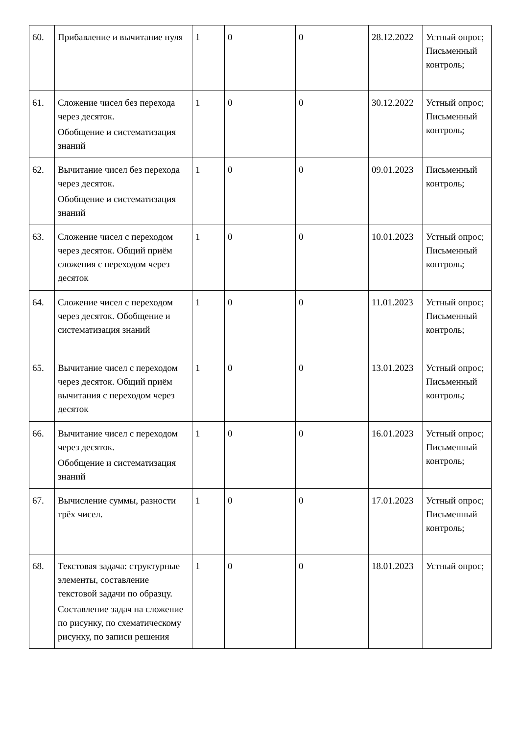| 60. | Прибавление и вычитание нуля | 1 | 0 | 0 | 28.12.2022 | Устный опрос; Письменный контроль; |
| 61. | Сложение чисел без перехода через десяток. Обобщение и систематизация знаний | 1 | 0 | 0 | 30.12.2022 | Устный опрос; Письменный контроль; |
| 62. | Вычитание чисел без перехода через десяток. Обобщение и систематизация знаний | 1 | 0 | 0 | 09.01.2023 | Письменный контроль; |
| 63. | Сложение чисел с переходом через десяток. Общий приём сложения с переходом через десяток | 1 | 0 | 0 | 10.01.2023 | Устный опрос; Письменный контроль; |
| 64. | Сложение чисел с переходом через десяток. Обобщение и систематизация знаний | 1 | 0 | 0 | 11.01.2023 | Устный опрос; Письменный контроль; |
| 65. | Вычитание чисел с переходом через десяток. Общий приём вычитания с переходом через десяток | 1 | 0 | 0 | 13.01.2023 | Устный опрос; Письменный контроль; |
| 66. | Вычитание чисел с переходом через десяток. Обобщение и систематизация знаний | 1 | 0 | 0 | 16.01.2023 | Устный опрос; Письменный контроль; |
| 67. | Вычисление суммы, разности трёх чисел. | 1 | 0 | 0 | 17.01.2023 | Устный опрос; Письменный контроль; |
| 68. | Текстовая задача: структурные элементы, составление текстовой задачи по образцу. Составление задач на сложение по рисунку, по схематическому рисунку, по записи решения | 1 | 0 | 0 | 18.01.2023 | Устный опрос; |